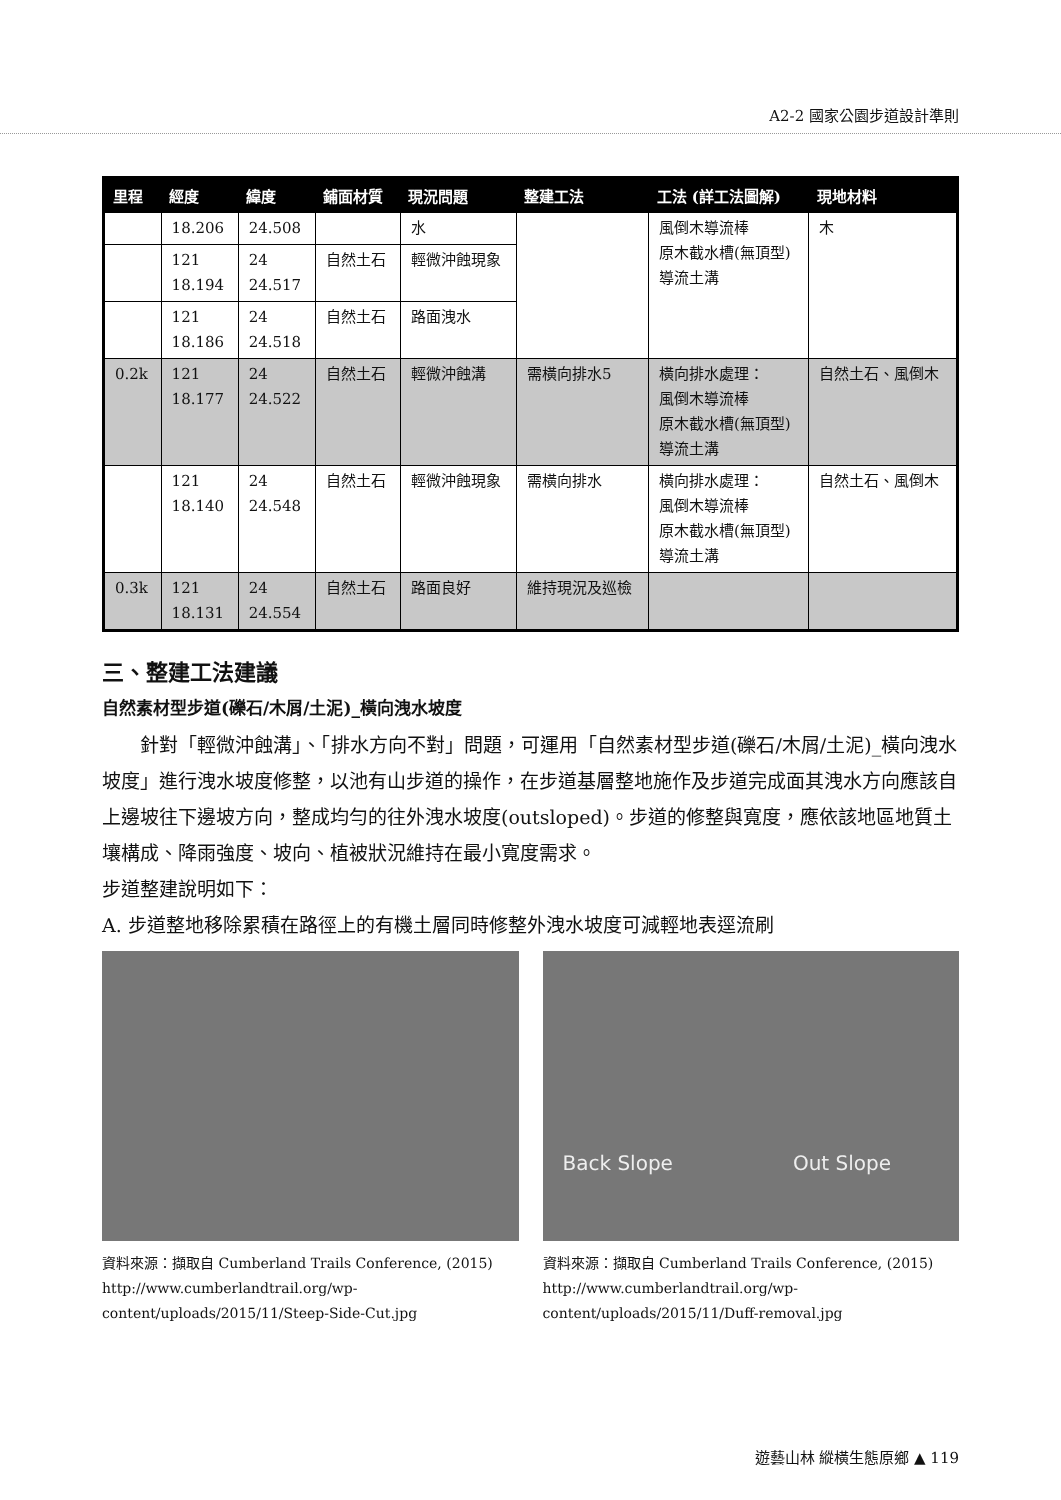A2-2 國家公園步道設計準則
| 里程 | 經度 | 緯度 | 鋪面材質 | 現況問題 | 整建工法 | 工法 (詳工法圖解) | 現地材料 |
| --- | --- | --- | --- | --- | --- | --- | --- |
| | 18.206 | 24.508 | | 水 | | 風倒木導流棒 原木截水槽(無頂型) 導流土溝 | 木 |
| | 121 18.194 | 24 24.517 | 自然土石 | 輕微沖蝕現象 | | | |
| | 121 18.186 | 24 24.518 | 自然土石 | 路面洩水 | | | |
| 0.2k | 121 18.177 | 24 24.522 | 自然土石 | 輕微沖蝕溝 | 需橫向排水5 | 橫向排水處理： 風倒木導流棒 原木截水槽(無頂型) 導流土溝 | 自然土石、風倒木 |
| | 121 18.140 | 24 24.548 | 自然土石 | 輕微沖蝕現象 | 需橫向排水 | 橫向排水處理： 風倒木導流棒 原木截水槽(無頂型) 導流土溝 | 自然土石、風倒木 |
| 0.3k | 121 18.131 | 24 24.554 | 自然土石 | 路面良好 | 維持現況及巡檢 | | |
三、整建工法建議
自然素材型步道(礫石/木屑/土泥)_橫向洩水坡度
　　針對「輕微沖蝕溝」、「排水方向不對」問題，可運用「自然素材型步道(礫石/木屑/土泥)_橫向洩水坡度」進行洩水坡度修整，以池有山步道的操作，在步道基層整地施作及步道完成面其洩水方向應該自上邊坡往下邊坡方向，整成均勻的往外洩水坡度(outsloped)。步道的修整與寬度，應依該地區地質土壤構成、降雨強度、坡向、植被狀況維持在最小寬度需求。
步道整建說明如下：
A. 步道整地移除累積在路徑上的有機土層同時修整外洩水坡度可減輕地表逕流刷
資料來源：擷取自 Cumberland Trails Conference, (2015)
http://www.cumberlandtrail.org/wp-content/uploads/2015/11/Steep-Side-Cut.jpg
Back Slope　　　　　　Out Slope
資料來源：擷取自 Cumberland Trails Conference, (2015)
http://www.cumberlandtrail.org/wp-content/uploads/2015/11/Duff-removal.jpg
遊藝山林 縱橫生態原鄉 ▲ 119